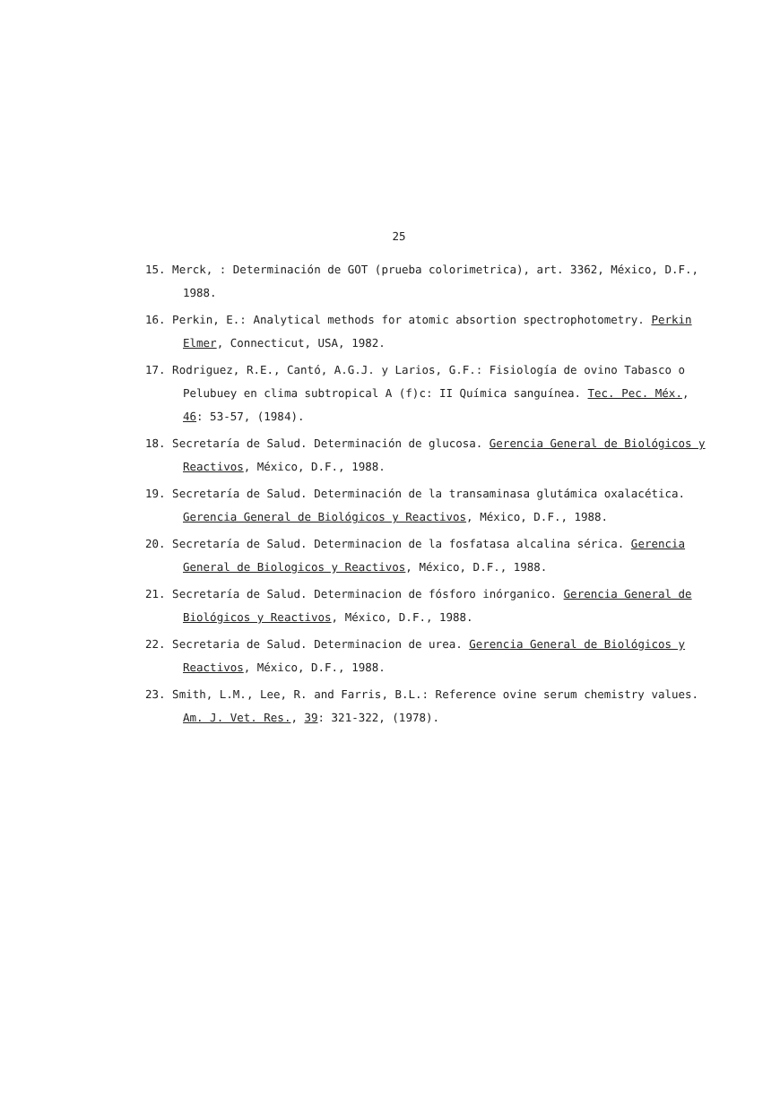25
15. Merck, : Determinación de GOT (prueba colorimetrica), art. 3362, México, D.F., 1988.
16. Perkin, E.: Analytical methods for atomic absortion spectrophotometry. Perkin Elmer, Connecticut, USA, 1982.
17. Rodriguez, R.E., Cantó, A.G.J. y Larios, G.F.: Fisiología de ovino Tabasco o Pelubuey en clima subtropical A (f)c: II Química sanguínea. Tec. Pec. Méx., 46: 53-57, (1984).
18. Secretaría de Salud. Determinación de glucosa. Gerencia General de Biológicos y Reactivos, México, D.F., 1988.
19. Secretaría de Salud. Determinación de la transaminasa glutámica oxalacética. Gerencia General de Biológicos y Reactivos, México, D.F., 1988.
20. Secretaría de Salud. Determinacion de la fosfatasa alcalina sérica. Gerencia General de Biologicos y Reactivos, México, D.F., 1988.
21. Secretaría de Salud. Determinacion de fósforo inórganico. Gerencia General de Biológicos y Reactivos, México, D.F., 1988.
22. Secretaria de Salud. Determinacion de urea. Gerencia General de Biológicos y Reactivos, México, D.F., 1988.
23. Smith, L.M., Lee, R. and Farris, B.L.: Reference ovine serum chemistry values. Am. J. Vet. Res., 39: 321-322, (1978).